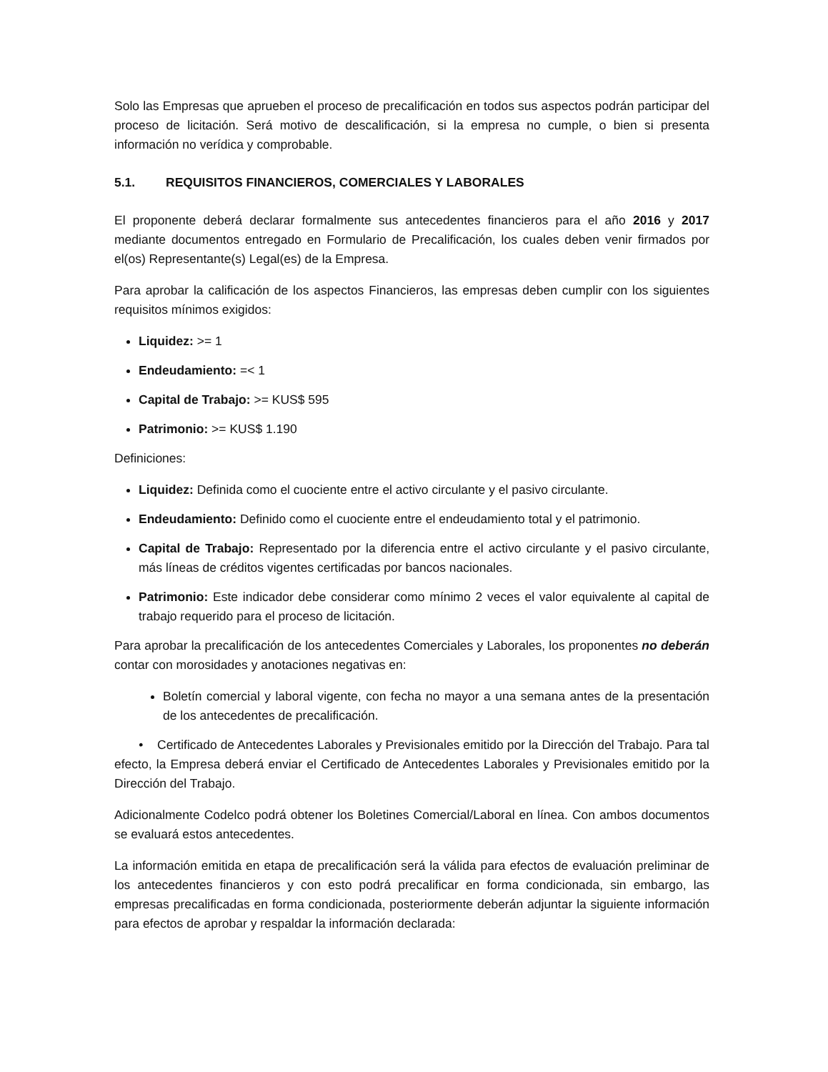Solo las Empresas que aprueben el proceso de precalificación en todos sus aspectos podrán participar del proceso de licitación. Será motivo de descalificación, si la empresa no cumple, o bien si presenta información no verídica y comprobable.
5.1. REQUISITOS FINANCIEROS, COMERCIALES Y LABORALES
El proponente deberá declarar formalmente sus antecedentes financieros para el año 2016 y 2017 mediante documentos entregado en Formulario de Precalificación, los cuales deben venir firmados por el(os) Representante(s) Legal(es) de la Empresa.
Para aprobar la calificación de los aspectos Financieros, las empresas deben cumplir con los siguientes requisitos mínimos exigidos:
Liquidez: >= 1
Endeudamiento: =< 1
Capital de Trabajo: >= KUS$ 595
Patrimonio: >= KUS$ 1.190
Definiciones:
Liquidez: Definida como el cuociente entre el activo circulante y el pasivo circulante.
Endeudamiento: Definido como el cuociente entre el endeudamiento total y el patrimonio.
Capital de Trabajo: Representado por la diferencia entre el activo circulante y el pasivo circulante, más líneas de créditos vigentes certificadas por bancos nacionales.
Patrimonio: Este indicador debe considerar como mínimo 2 veces el valor equivalente al capital de trabajo requerido para el proceso de licitación.
Para aprobar la precalificación de los antecedentes Comerciales y Laborales, los proponentes no deberán contar con morosidades y anotaciones negativas en:
Boletín comercial y laboral vigente, con fecha no mayor a una semana antes de la presentación de los antecedentes de precalificación.
• Certificado de Antecedentes Laborales y Previsionales emitido por la Dirección del Trabajo. Para tal efecto, la Empresa deberá enviar el Certificado de Antecedentes Laborales y Previsionales emitido por la Dirección del Trabajo.
Adicionalmente Codelco podrá obtener los Boletines Comercial/Laboral en línea. Con ambos documentos se evaluará estos antecedentes.
La información emitida en etapa de precalificación será la válida para efectos de evaluación preliminar de los antecedentes financieros y con esto podrá precalificar en forma condicionada, sin embargo, las empresas precalificadas en forma condicionada, posteriormente deberán adjuntar la siguiente información para efectos de aprobar y respaldar la información declarada: